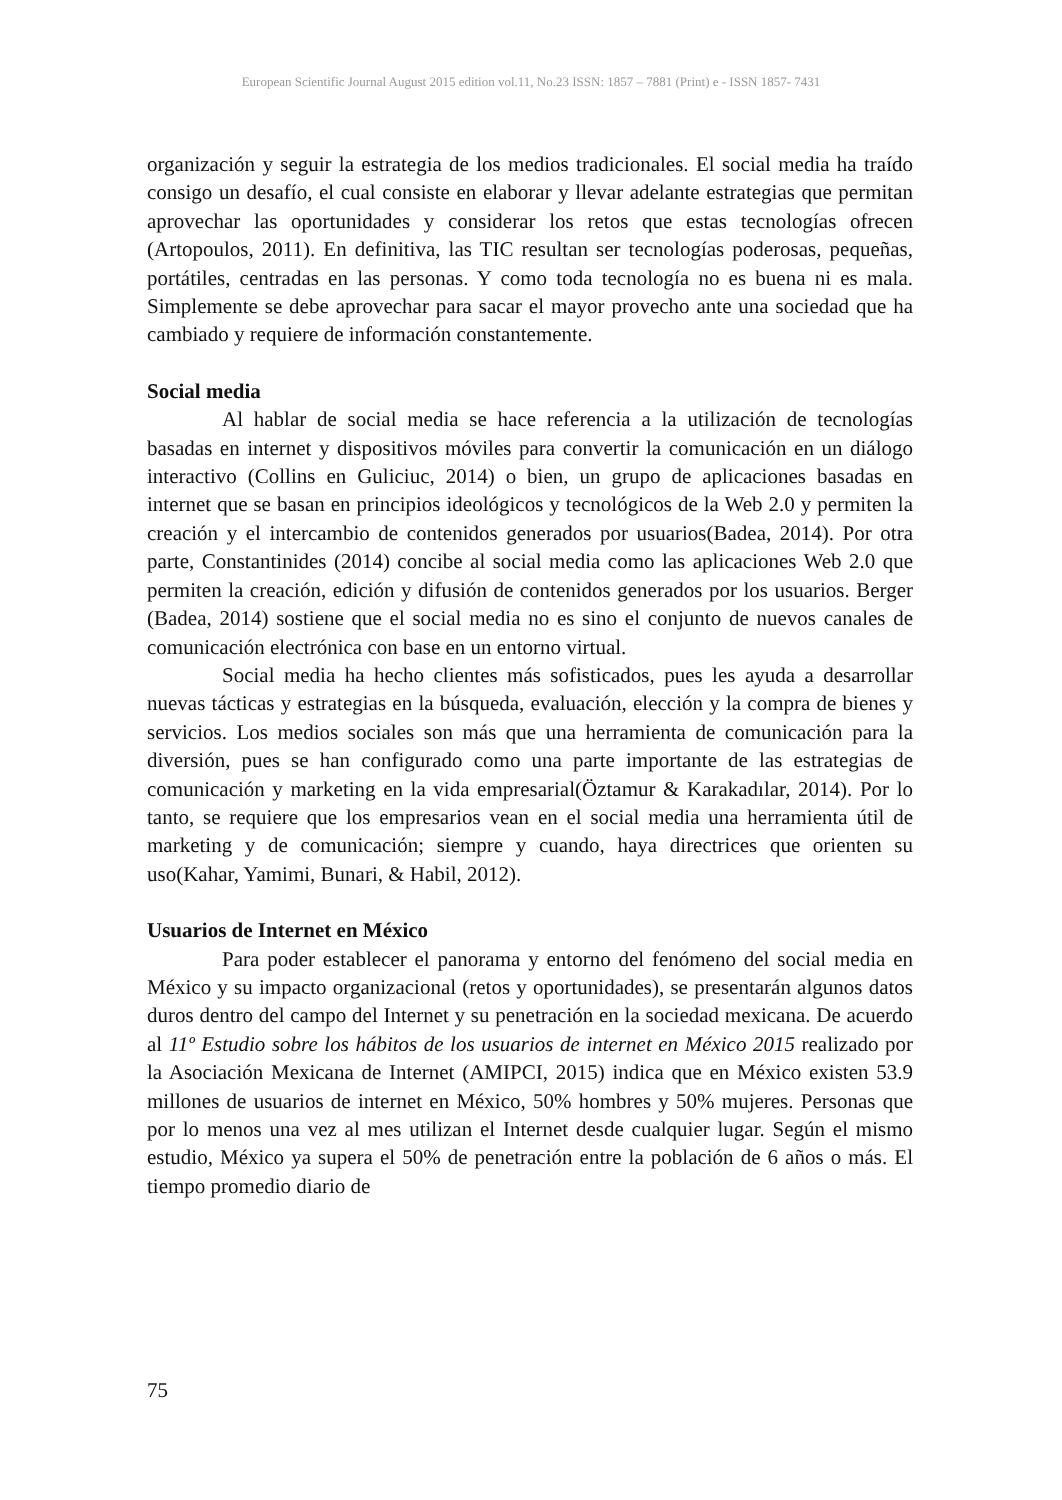European Scientific Journal August 2015 edition vol.11, No.23 ISSN: 1857 – 7881 (Print) e - ISSN 1857- 7431
organización y seguir la estrategia de los medios tradicionales. El social media ha traído consigo un desafío, el cual consiste en elaborar y llevar adelante estrategias que permitan aprovechar las oportunidades y considerar los retos que estas tecnologías ofrecen (Artopoulos, 2011). En definitiva, las TIC resultan ser tecnologías poderosas, pequeñas, portátiles, centradas en las personas. Y como toda tecnología no es buena ni es mala. Simplemente se debe aprovechar para sacar el mayor provecho ante una sociedad que ha cambiado y requiere de información constantemente.
Social media
Al hablar de social media se hace referencia a la utilización de tecnologías basadas en internet y dispositivos móviles para convertir la comunicación en un diálogo interactivo (Collins en Guliciuc, 2014) o bien, un grupo de aplicaciones basadas en internet que se basan en principios ideológicos y tecnológicos de la Web 2.0 y permiten la creación y el intercambio de contenidos generados por usuarios(Badea, 2014). Por otra parte, Constantinides (2014) concibe al social media como las aplicaciones Web 2.0 que permiten la creación, edición y difusión de contenidos generados por los usuarios. Berger (Badea, 2014) sostiene que el social media no es sino el conjunto de nuevos canales de comunicación electrónica con base en un entorno virtual.
Social media ha hecho clientes más sofisticados, pues les ayuda a desarrollar nuevas tácticas y estrategias en la búsqueda, evaluación, elección y la compra de bienes y servicios. Los medios sociales son más que una herramienta de comunicación para la diversión, pues se han configurado como una parte importante de las estrategias de comunicación y marketing en la vida empresarial(Öztamur & Karakadılar, 2014). Por lo tanto, se requiere que los empresarios vean en el social media una herramienta útil de marketing y de comunicación; siempre y cuando, haya directrices que orienten su uso(Kahar, Yamimi, Bunari, & Habil, 2012).
Usuarios de Internet en México
Para poder establecer el panorama y entorno del fenómeno del social media en México y su impacto organizacional (retos y oportunidades), se presentarán algunos datos duros dentro del campo del Internet y su penetración en la sociedad mexicana. De acuerdo al 11º Estudio sobre los hábitos de los usuarios de internet en México 2015 realizado por la Asociación Mexicana de Internet (AMIPCI, 2015) indica que en México existen 53.9 millones de usuarios de internet en México, 50% hombres y 50% mujeres. Personas que por lo menos una vez al mes utilizan el Internet desde cualquier lugar. Según el mismo estudio, México ya supera el 50% de penetración entre la población de 6 años o más. El tiempo promedio diario de
75